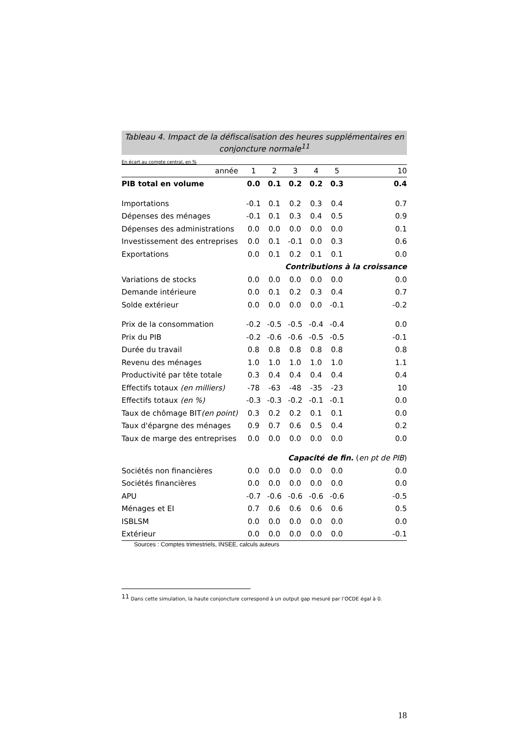Tableau 4. Impact de la défiscalisation des heures supplémentaires en conjoncture normale<sup>11</sup>
En écart au compte central, en %
| année | 1 | 2 | 3 | 4 | 5 | 10 |
| --- | --- | --- | --- | --- | --- | --- |
| PIB total en volume | 0.0 | 0.1 | 0.2 | 0.2 | 0.3 | 0.4 |
| Importations | -0.1 | 0.1 | 0.2 | 0.3 | 0.4 | 0.7 |
| Dépenses des ménages | -0.1 | 0.1 | 0.3 | 0.4 | 0.5 | 0.9 |
| Dépenses des administrations | 0.0 | 0.0 | 0.0 | 0.0 | 0.0 | 0.1 |
| Investissement des entreprises | 0.0 | 0.1 | -0.1 | 0.0 | 0.3 | 0.6 |
| Exportations | 0.0 | 0.1 | 0.2 | 0.1 | 0.1 | 0.0 |
| Contributions à la croissance | | | | | | |
| Variations de stocks | 0.0 | 0.0 | 0.0 | 0.0 | 0.0 | 0.0 |
| Demande intérieure | 0.0 | 0.1 | 0.2 | 0.3 | 0.4 | 0.7 |
| Solde extérieur | 0.0 | 0.0 | 0.0 | 0.0 | -0.1 | -0.2 |
| Prix de la consommation | -0.2 | -0.5 | -0.5 | -0.4 | -0.4 | 0.0 |
| Prix du PIB | -0.2 | -0.6 | -0.6 | -0.5 | -0.5 | -0.1 |
| Durée du travail | 0.8 | 0.8 | 0.8 | 0.8 | 0.8 | 0.8 |
| Revenu des ménages | 1.0 | 1.0 | 1.0 | 1.0 | 1.0 | 1.1 |
| Productivité par tête totale | 0.3 | 0.4 | 0.4 | 0.4 | 0.4 | 0.4 |
| Effectifs totaux (en milliers) | -78 | -63 | -48 | -35 | -23 | 10 |
| Effectifs totaux (en %) | -0.3 | -0.3 | -0.2 | -0.1 | -0.1 | 0.0 |
| Taux de chômage BIT (en point) | 0.3 | 0.2 | 0.2 | 0.1 | 0.1 | 0.0 |
| Taux d'épargne des ménages | 0.9 | 0.7 | 0.6 | 0.5 | 0.4 | 0.2 |
| Taux de marge des entreprises | 0.0 | 0.0 | 0.0 | 0.0 | 0.0 | 0.0 |
| Capacité de fin. ( en pt de PIB ) | | | | | | |
| Sociétés non financières | 0.0 | 0.0 | 0.0 | 0.0 | 0.0 | 0.0 |
| Sociétés financières | 0.0 | 0.0 | 0.0 | 0.0 | 0.0 | 0.0 |
| APU | -0.7 | -0.6 | -0.6 | -0.6 | -0.6 | -0.5 |
| Ménages et EI | 0.7 | 0.6 | 0.6 | 0.6 | 0.6 | 0.5 |
| ISBLSM | 0.0 | 0.0 | 0.0 | 0.0 | 0.0 | 0.0 |
| Extérieur | 0.0 | 0.0 | 0.0 | 0.0 | 0.0 | -0.1 |
Sources : Comptes trimestriels, INSEE, calculs auteurs
<sup>11</sup> Dans cette simulation, la haute conjoncture correspond à un output gap mesuré par l’OCDE égal à 0.
18